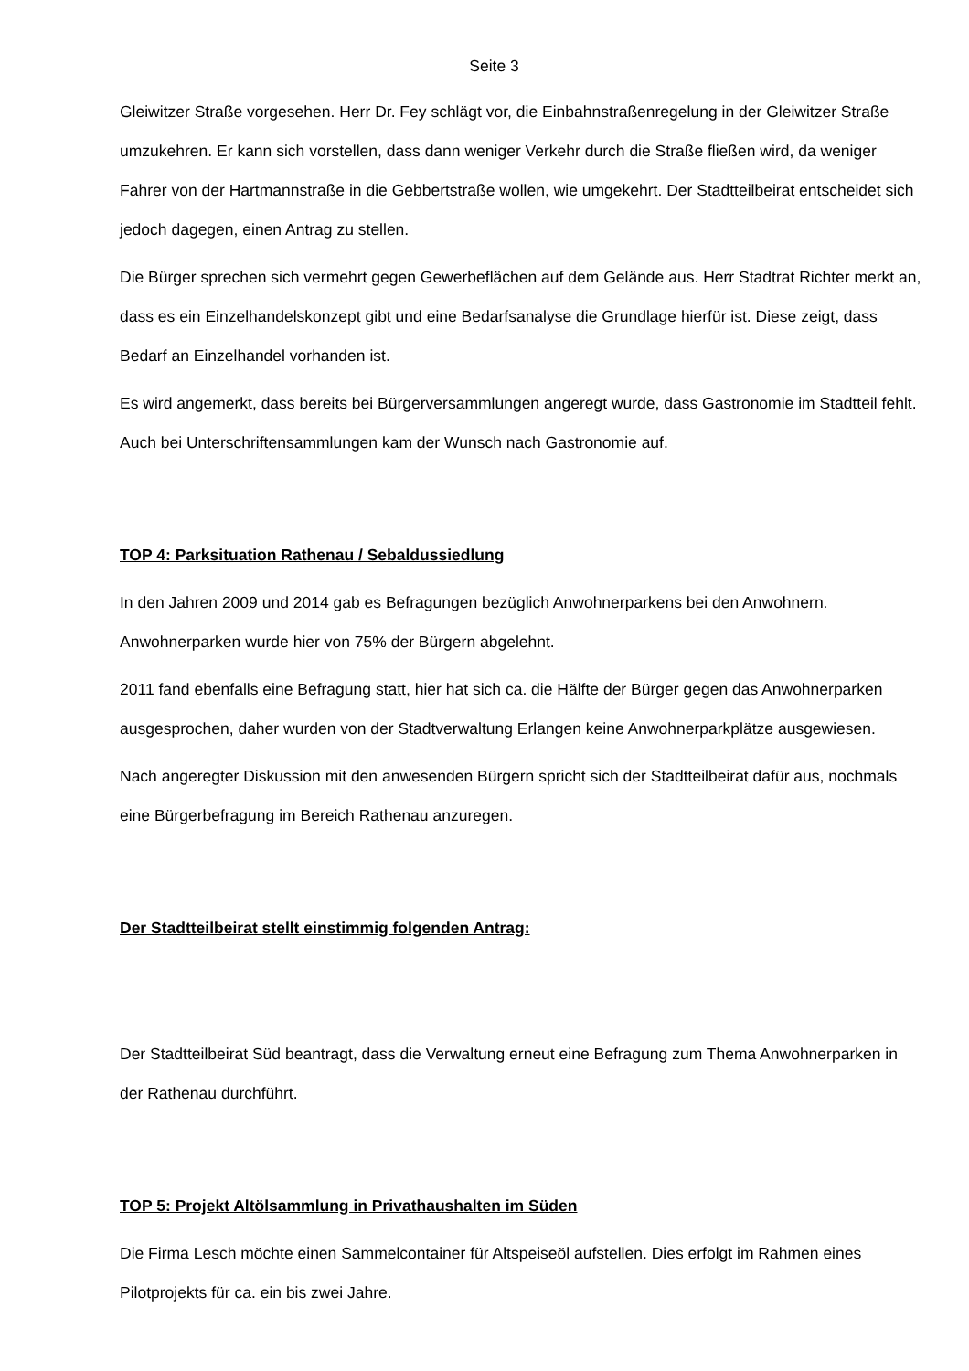Seite 3
Gleiwitzer Straße vorgesehen. Herr Dr. Fey schlägt vor, die Einbahnstraßenregelung in der Gleiwitzer Straße umzukehren. Er kann sich vorstellen, dass dann weniger Verkehr durch die Straße fließen wird, da weniger Fahrer von der Hartmannstraße in die Gebbertstraße wollen, wie umgekehrt. Der Stadtteilbeirat entscheidet sich jedoch dagegen, einen Antrag zu stellen.
Die Bürger sprechen sich vermehrt gegen Gewerbeflächen auf dem Gelände aus. Herr Stadtrat Richter merkt an, dass es ein Einzelhandelskonzept gibt und eine Bedarfsanalyse die Grundlage hierfür ist. Diese zeigt, dass Bedarf an Einzelhandel vorhanden ist.
Es wird angemerkt, dass bereits bei Bürgerversammlungen angeregt wurde, dass Gastronomie im Stadtteil fehlt. Auch bei Unterschriftensammlungen kam der Wunsch nach Gastronomie auf.
TOP 4: Parksituation Rathenau / Sebaldussiedlung
In den Jahren 2009 und 2014 gab es Befragungen bezüglich Anwohnerparkens bei den Anwohnern. Anwohnerparken wurde hier von 75% der Bürgern abgelehnt.
2011 fand ebenfalls eine Befragung statt, hier hat sich ca. die Hälfte der Bürger gegen das Anwohnerparken ausgesprochen, daher wurden von der Stadtverwaltung Erlangen keine Anwohnerparkplätze ausgewiesen.
Nach angeregter Diskussion mit den anwesenden Bürgern spricht sich der Stadtteilbeirat dafür aus, nochmals eine Bürgerbefragung im Bereich Rathenau anzuregen.
Der Stadtteilbeirat stellt einstimmig folgenden Antrag:
Der Stadtteilbeirat Süd beantragt, dass die Verwaltung erneut eine Befragung zum Thema Anwohnerparken in der Rathenau durchführt.
TOP 5: Projekt Altölsammlung in Privathaushalten im Süden
Die Firma Lesch möchte einen Sammelcontainer für Altspeiseöl aufstellen. Dies erfolgt im Rahmen eines Pilotprojekts für ca. ein bis zwei Jahre.